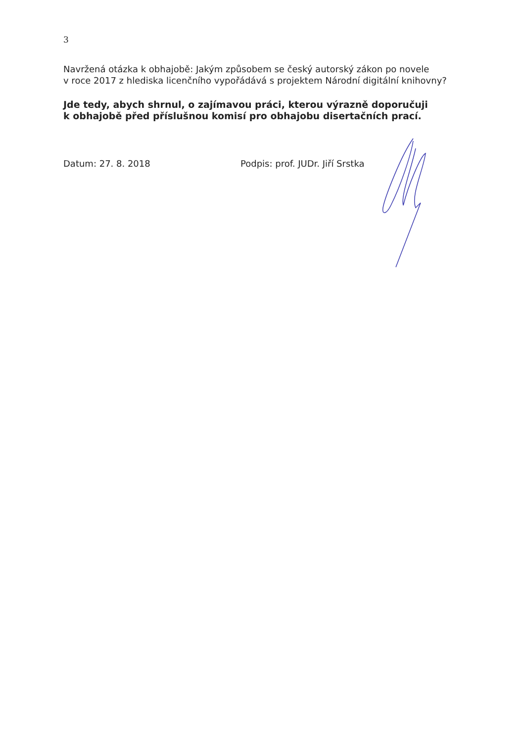3
Navržená otázka k obhajobě: Jakým způsobem se český autorský zákon po novele
v roce 2017 z hlediska licenčního vypořádává s projektem Národní digitální knihovny?
Jde tedy, abych shrnul, o zajímavou práci, kterou výrazně doporučuji
k obhajobě před příslušnou komisí pro obhajobu disertačních prací.
Datum: 27. 8. 2018 Podpis: prof. JUDr. Jiří Srstka